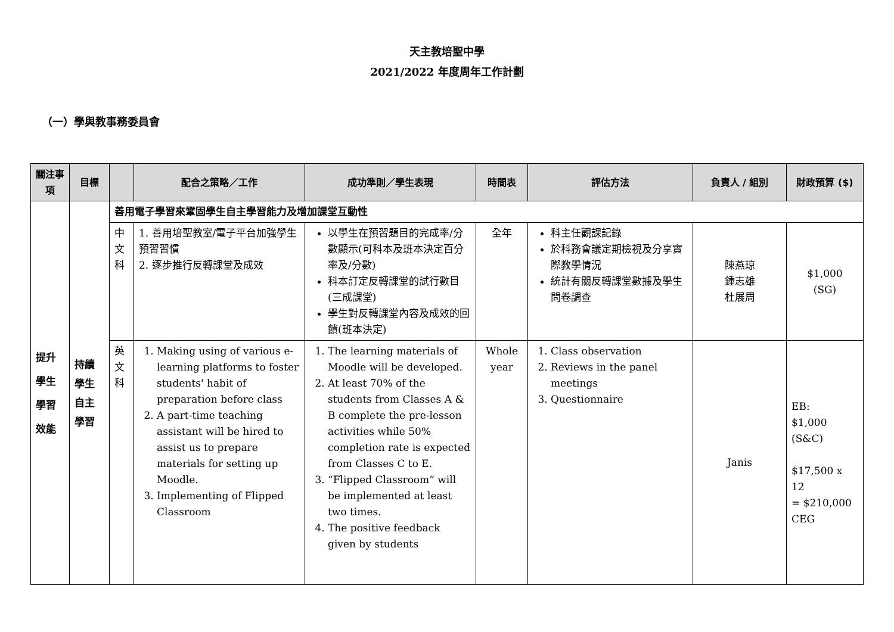天主教培聖中學
2021/2022 年度周年工作計劃
（一）學與教事務委員會
| 關注事項 | 目標 | | 配合之策略／工作 | 成功準則／學生表現 | 時間表 | 評估方法 | 負責人 / 組別 | 財政預算 ($) |
| --- | --- | --- | --- | --- | --- | --- | --- | --- |
| 提升學生學習效能 | 持續學生自主學習 | 善用電子學習來鞏固學生自主學習能力及增加課堂互動性 | | | | | | |
| | | 中文科 | 1. 善用培聖教室/電子平台加強學生預習習慣 2. 逐步推行反轉課堂及成效 | 以學生在預習題目的完成率/分數顯示(可科本及班本決定百分率及/分數) 科本訂定反轉課堂的試行數目(三成課堂) 學生對反轉課堂內容及成效的回饋(班本決定) | 全年 | 科主任觀課記錄 於科務會議定期檢視及分享實際教學情況 統計有關反轉課堂數據及學生問卷調查 | 陳燕琼 鍾志雄 杜展周 | $1,000 (SG) |
| | | 英文科 | 1. Making using of various e-learning platforms to foster students' habit of preparation before class 2. A part-time teaching assistant will be hired to assist us to prepare materials for setting up Moodle. 3. Implementing of Flipped Classroom | 1. The learning materials of Moodle will be developed. 2. At least 70% of the students from Classes A & B complete the pre-lesson activities while 50% completion rate is expected from Classes C to E. 3. “Flipped Classroom” will be implemented at least two times. 4. The positive feedback given by students | Whole year | 1. Class observation 2. Reviews in the panel meetings 3. Questionnaire | Janis | EB: $1,000 (S&C) $17,500 x 12 = $210,000 CEG |